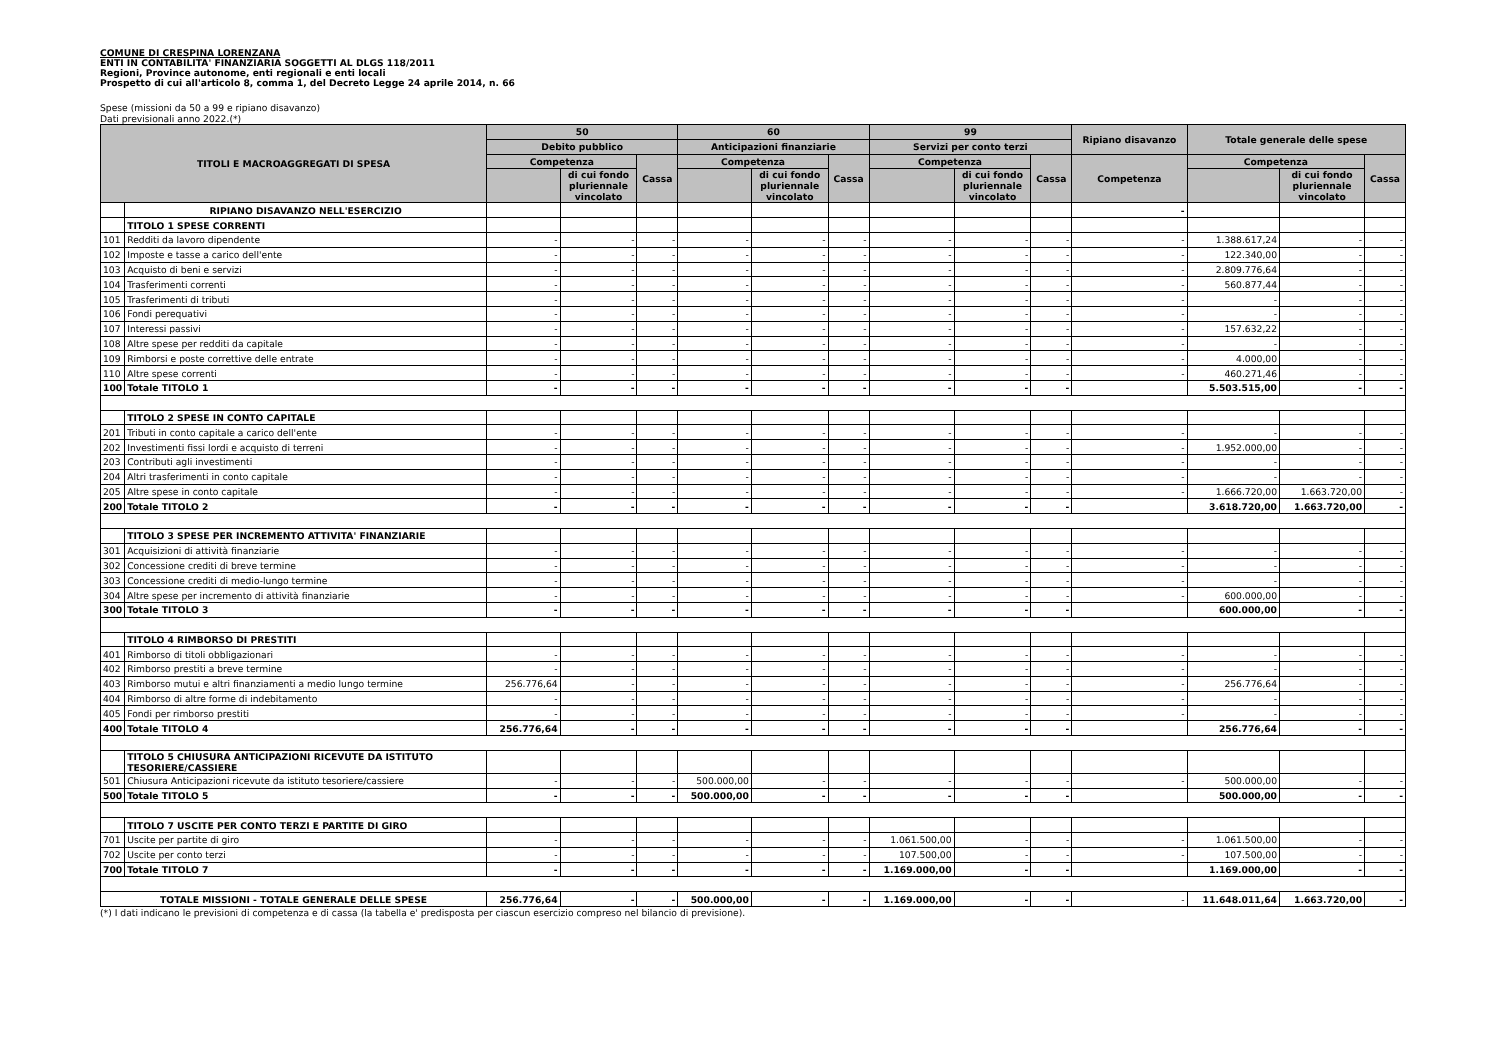COMUNE DI CRESPINA LORENZANA
ENTI IN CONTABILITA' FINANZIARIA SOGGETTI AL DLGS 118/2011
Regioni, Province autonome, enti regionali e enti locali
Prospetto di cui all'articolo 8, comma 1, del Decreto Legge 24 aprile 2014, n. 66
Spese (missioni da 50 a 99 e ripiano disavanzo)
Dati previsionali anno 2022.(*)
| TITOLI E MACROAGGREGATI DI SPESA | | 50 | | | 60 | | | 99 | | | Ripiano disavanzo | Totale generale delle spese | | |
| --- | --- | --- | --- | --- | --- | --- | --- | --- | --- | --- | --- | --- | --- | --- |
| | | Debito pubblico | | | Anticipazioni finanziarie | | | Servizi per conto terzi | | | | | | |
| | | Competenza | | Cassa | Competenza | | Cassa | Competenza | | Cassa | Competenza | Competenza | | Cassa |
| | | | di cui fondo pluriennale vincolato | | | di cui fondo pluriennale vincolato | | | di cui fondo pluriennale vincolato | | | | di cui fondo pluriennale vincolato | |
| | RIPIANO DISAVANZO NELL'ESERCIZIO | | | | | | | | | | - | | | |
| | TITOLO 1 SPESE CORRENTI | | | | | | | | | | | | | |
| 101 | Redditi da lavoro dipendente | - | - | - | - | - | - | - | - | - | - | 1.388.617,24 | - | - |
| 102 | Imposte e tasse a carico dell'ente | - | - | - | - | - | - | - | - | - | - | 122.340,00 | - | - |
| 103 | Acquisto di beni e servizi | - | - | - | - | - | - | - | - | - | - | 2.809.776,64 | - | - |
| 104 | Trasferimenti correnti | - | - | - | - | - | - | - | - | - | - | 560.877,44 | - | - |
| 105 | Trasferimenti di tributi | - | - | - | - | - | - | - | - | - | - | - | - | - |
| 106 | Fondi perequativi | - | - | - | - | - | - | - | - | - | - | - | - | - |
| 107 | Interessi passivi | - | - | - | - | - | - | - | - | - | - | 157.632,22 | - | - |
| 108 | Altre spese per redditi da capitale | - | - | - | - | - | - | - | - | - | - | - | - | - |
| 109 | Rimborsi e poste correttive delle entrate | - | - | - | - | - | - | - | - | - | - | 4.000,00 | - | - |
| 110 | Altre spese correnti | - | - | - | - | - | - | - | - | - | - | 460.271,46 | - | - |
| 100 | Totale TITOLO 1 | - | - | - | - | - | - | - | - | - | | 5.503.515,00 | - | - |
| | TITOLO 2 SPESE IN CONTO CAPITALE | | | | | | | | | | | | | |
| 201 | Tributi in conto capitale a carico dell'ente | - | - | - | - | - | - | - | - | - | - | - | - | - |
| 202 | Investimenti fissi lordi e acquisto di terreni | - | - | - | - | - | - | - | - | - | - | 1.952.000,00 | - | - |
| 203 | Contributi agli investimenti | - | - | - | - | - | - | - | - | - | - | - | - | - |
| 204 | Altri trasferimenti in conto capitale | - | - | - | - | - | - | - | - | - | - | - | - | - |
| 205 | Altre spese in conto capitale | - | - | - | - | - | - | - | - | - | - | 1.666.720,00 | 1.663.720,00 | - |
| 200 | Totale TITOLO 2 | - | - | - | - | - | - | - | - | - | | 3.618.720,00 | 1.663.720,00 | - |
| | TITOLO 3 SPESE PER INCREMENTO ATTIVITA' FINANZIARIE | | | | | | | | | | | | | |
| 301 | Acquisizioni di attività finanziarie | - | - | - | - | - | - | - | - | - | - | - | - | - |
| 302 | Concessione crediti di breve termine | - | - | - | - | - | - | - | - | - | - | - | - | - |
| 303 | Concessione crediti di medio-lungo termine | - | - | - | - | - | - | - | - | - | - | - | - | - |
| 304 | Altre spese per incremento di attività finanziarie | - | - | - | - | - | - | - | - | - | - | 600.000,00 | - | - |
| 300 | Totale TITOLO 3 | - | - | - | - | - | - | - | - | - | | 600.000,00 | - | - |
| | TITOLO 4 RIMBORSO DI PRESTITI | | | | | | | | | | | | | |
| 401 | Rimborso di titoli obbligazionari | - | - | - | - | - | - | - | - | - | - | - | - | - |
| 402 | Rimborso prestiti a breve termine | - | - | - | - | - | - | - | - | - | - | - | - | - |
| 403 | Rimborso mutui e altri finanziamenti a medio lungo termine | 256.776,64 | - | - | - | - | - | - | - | - | - | 256.776,64 | - | - |
| 404 | Rimborso di altre forme di indebitamento | - | - | - | - | - | - | - | - | - | - | - | - | - |
| 405 | Fondi per rimborso prestiti | - | - | - | - | - | - | - | - | - | - | - | - | - |
| 400 | Totale TITOLO 4 | 256.776,64 | - | - | - | - | - | - | - | - | | 256.776,64 | - | - |
| | TITOLO 5 CHIUSURA ANTICIPAZIONI RICEVUTE DA ISTITUTO TESORIERE/CASSIERE | | | | | | | | | | | | | |
| 501 | Chiusura Anticipazioni ricevute da istituto tesoriere/cassiere | - | - | - | 500.000,00 | - | - | - | - | - | - | 500.000,00 | - | - |
| 500 | Totale TITOLO 5 | - | - | - | 500.000,00 | - | - | - | - | - | | 500.000,00 | - | - |
| | TITOLO 7 USCITE PER CONTO TERZI E PARTITE DI GIRO | | | | | | | | | | | | | |
| 701 | Uscite per partite di giro | - | - | - | - | - | - | 1.061.500,00 | - | - | - | 1.061.500,00 | - | - |
| 702 | Uscite per conto terzi | - | - | - | - | - | - | 107.500,00 | - | - | - | 107.500,00 | - | - |
| 700 | Totale TITOLO 7 | - | - | - | - | - | - | 1.169.000,00 | - | - | | 1.169.000,00 | - | - |
| TOTALE MISSIONI - TOTALE GENERALE DELLE SPESE | | 256.776,64 | - | - | 500.000,00 | - | - | 1.169.000,00 | - | - | - | 11.648.011,64 | 1.663.720,00 | - |
(*) I dati indicano le previsioni di competenza e di cassa (la tabella e' predisposta per ciascun esercizio compreso nel bilancio di previsione).